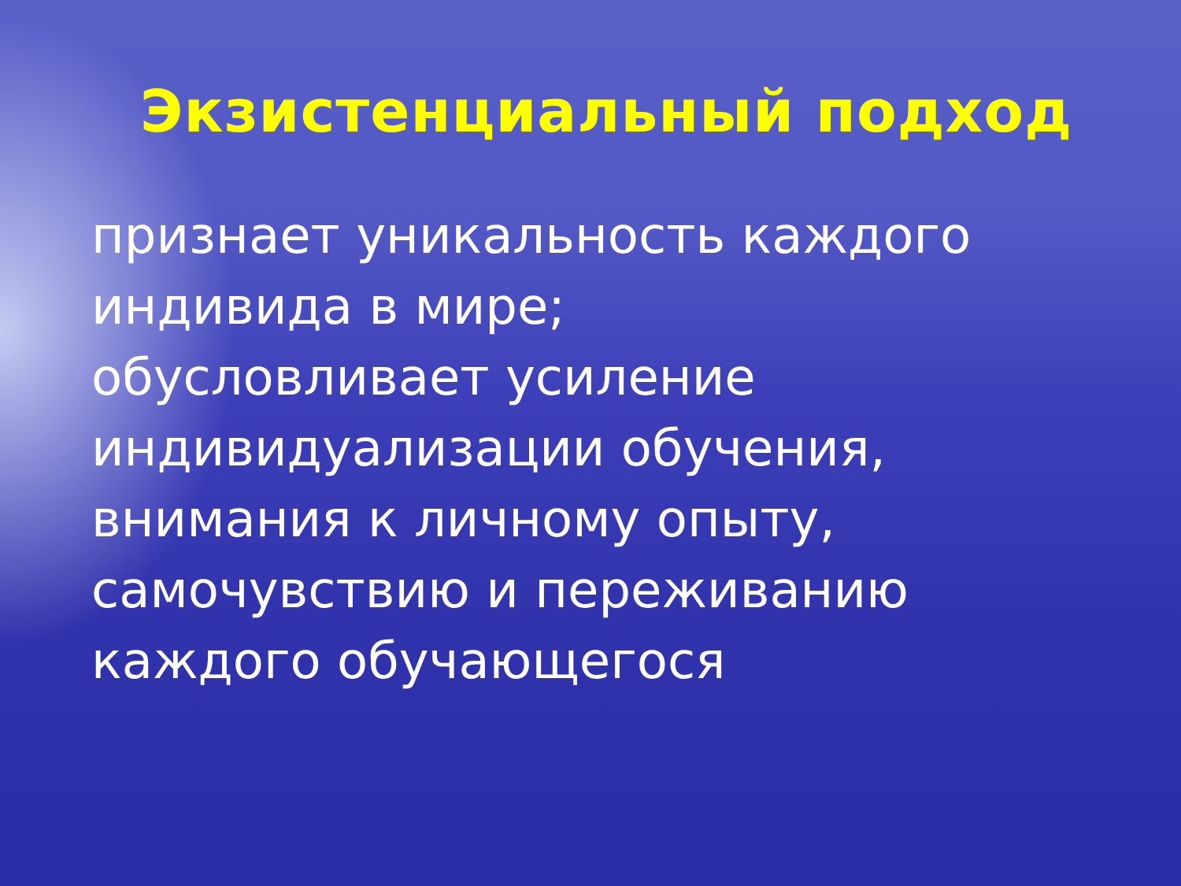Экзистенциальный подход
признает уникальность каждого индивида в мире;
обусловливает усиление индивидуализации обучения, внимания к личному опыту, самочувствию и переживанию каждого обучающегося